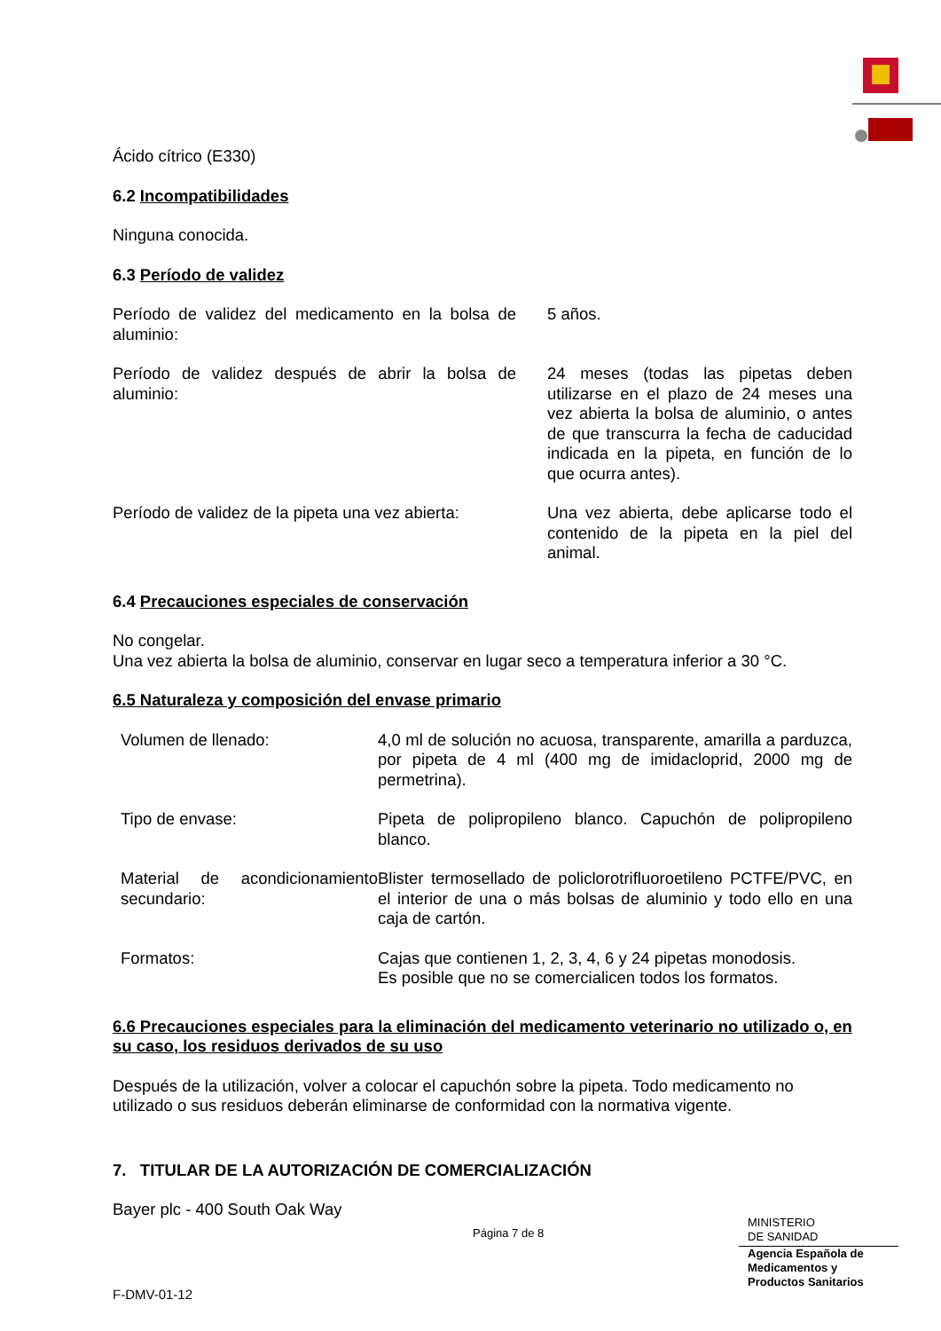Ácido cítrico (E330)
6.2 Incompatibilidades
Ninguna conocida.
6.3 Período de validez
| Período de validez del medicamento en la bolsa de aluminio: | 5 años. |
| Período de validez después de abrir la bolsa de aluminio: | 24 meses (todas las pipetas deben utilizarse en el plazo de 24 meses una vez abierta la bolsa de aluminio, o antes de que transcurra la fecha de caducidad indicada en la pipeta, en función de lo que ocurra antes). |
| Período de validez de la pipeta una vez abierta: | Una vez abierta, debe aplicarse todo el contenido de la pipeta en la piel del animal. |
6.4 Precauciones especiales de conservación
No congelar.
Una vez abierta la bolsa de aluminio, conservar en lugar seco a temperatura inferior a 30 °C.
6.5 Naturaleza y composición del envase primario
| Volumen de llenado: | 4,0 ml de solución no acuosa, transparente, amarilla a parduzca, por pipeta de 4 ml (400 mg de imidacloprid, 2000 mg de permetrina). |
| Tipo de envase: | Pipeta de polipropileno blanco. Capuchón de polipropileno blanco. |
| Material de acondicionamiento secundario: | Blister termosellado de policlorotrifluoroetileno PCTFE/PVC, en el interior de una o más bolsas de aluminio y todo ello en una caja de cartón. |
| Formatos: | Cajas que contienen 1, 2, 3, 4, 6 y 24 pipetas monodosis. Es posible que no se comercialicen todos los formatos. |
6.6 Precauciones especiales para la eliminación del medicamento veterinario no utilizado o, en su caso, los residuos derivados de su uso
Después de la utilización, volver a colocar el capuchón sobre la pipeta. Todo medicamento no utilizado o sus residuos deberán eliminarse de conformidad con la normativa vigente.
7. TITULAR DE LA AUTORIZACIÓN DE COMERCIALIZACIÓN
Bayer plc - 400 South Oak Way
Página 7 de 8
MINISTERIO
DE SANIDAD
Agencia Española de
Medicamentos y
Productos Sanitarios
F-DMV-01-12